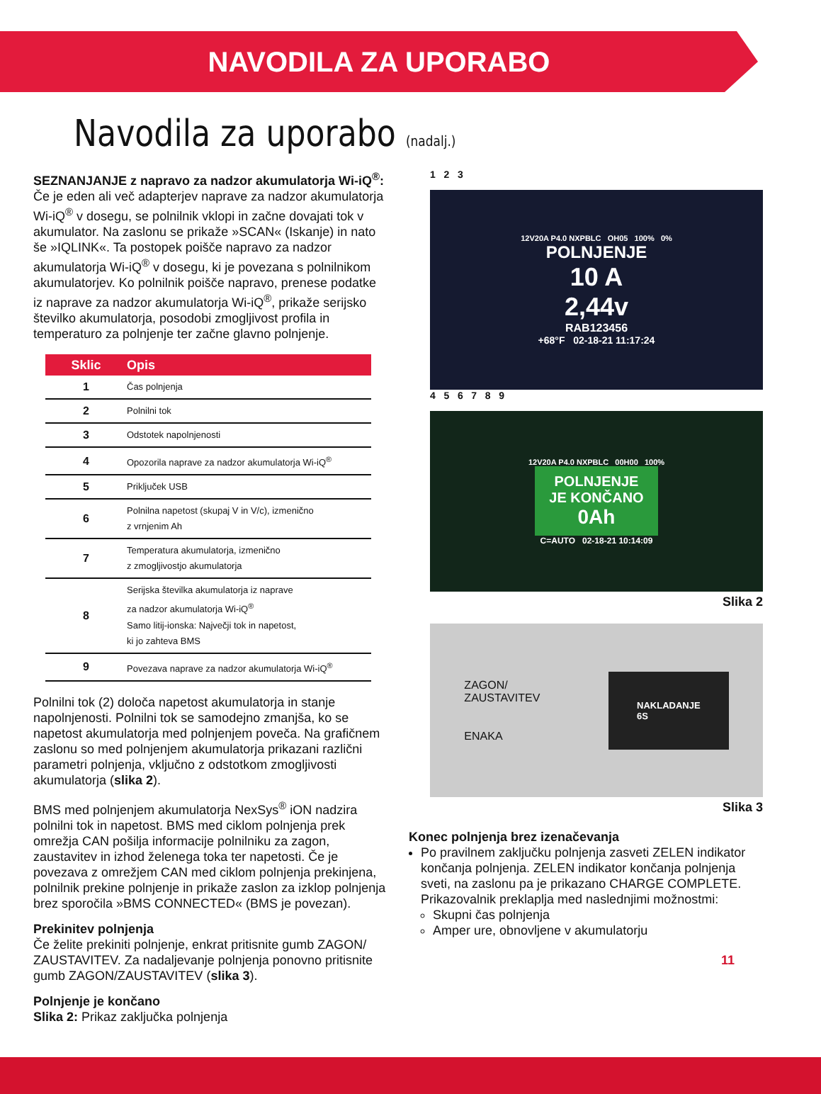NAVODILA ZA UPORABO
Navodila za uporabo (nadalj.)
SEZNANJANJE z napravo za nadzor akumulatorja Wi-iQ<sup>®</sup>: Če je eden ali več adapterjev naprave za nadzor akumulatorja Wi-iQ<sup>®</sup> v dosegu, se polnilnik vklopi in začne dovajati tok v akumulator. Na zaslonu se prikaže »SCAN« (Iskanje) in nato še »IQLINK«. Ta postopek poišče napravo za nadzor akumulatorja Wi-iQ<sup>®</sup> v dosegu, ki je povezana s polnilnikom akumulatorjev. Ko polnilnik poišče napravo, prenese podatke iz naprave za nadzor akumulatorja Wi-iQ<sup>®</sup>, prikaže serijsko številko akumulatorja, posodobi zmogljivost profila in temperaturo za polnjenje ter začne glavno polnjenje.
| Sklic | Opis |
| --- | --- |
| 1 | Čas polnjenja |
| 2 | Polnilni tok |
| 3 | Odstotek napolnjenosti |
| 4 | Opozorila naprave za nadzor akumulatorja Wi-iQ<sup>®</sup> |
| 5 | Priključek USB |
| 6 | Polnilna napetost (skupaj V in V/c), izmenično z vrnjenim Ah |
| 7 | Temperatura akumulatorja, izmenično z zmogljivostjo akumulatorja |
| 8 | Serijska številka akumulatorja iz naprave za nadzor akumulatorja Wi-iQ<sup>®</sup> Samo litij-ionska: Največji tok in napetost, ki jo zahteva BMS |
| 9 | Povezava naprave za nadzor akumulatorja Wi-iQ<sup>®</sup> |
Polnilni tok (2) določa napetost akumulatorja in stanje napolnjenosti. Polnilni tok se samodejno zmanjša, ko se napetost akumulatorja med polnjenjem poveča. Na grafičnem zaslonu so med polnjenjem akumulatorja prikazani različni parametri polnjenja, vključno z odstotkom zmogljivosti akumulatorja (slika 2).
BMS med polnjenjem akumulatorja NexSys<sup>®</sup> iON nadzira polnilni tok in napetost. BMS med ciklom polnjenja prek omrežja CAN pošilja informacije polnilniku za zagon, zaustavitev in izhod želenega toka ter napetosti. Če je povezava z omrežjem CAN med ciklom polnjenja prekinjena, polnilnik prekine polnjenje in prikaže zaslon za izklop polnjenja brez sporočila »BMS CONNECTED« (BMS je povezan).
Prekinitev polnjenja
Če želite prekiniti polnjenje, enkrat pritisnite gumb ZAGON/ ZAUSTAVITEV. Za nadaljevanje polnjenja ponovno pritisnite gumb ZAGON/ZAUSTAVITEV (slika 3).
Polnjenje je končano
Slika 2: Prikaz zaključka polnjenja
1 2 3
12V20A P4.0 NXPBLC OH05 100% 0%
POLNJENJE
10 A
2,44v
RAB123456
+68°F 02-18-21 11:17:24
4 5 6 7 8 9
12V20A P4.0 NXPBLC 00H00 100%
POLNJENJE
JE KONČANO
0Ah
C=AUTO 02-18-21 10:14:09
Slika 2
ZAGON/
ZAUSTAVITEV
ENAKA
NAKLADANJE
6S
Slika 3
Konec polnjenja brez izenačevanja
Po pravilnem zaključku polnjenja zasveti ZELEN indikator končanja polnjenja. ZELEN indikator končanja polnjenja sveti, na zaslonu pa je prikazano CHARGE COMPLETE. Prikazovalnik preklaplja med naslednjimi možnostmi:
Skupni čas polnjenja
Amper ure, obnovljene v akumulatorju
11